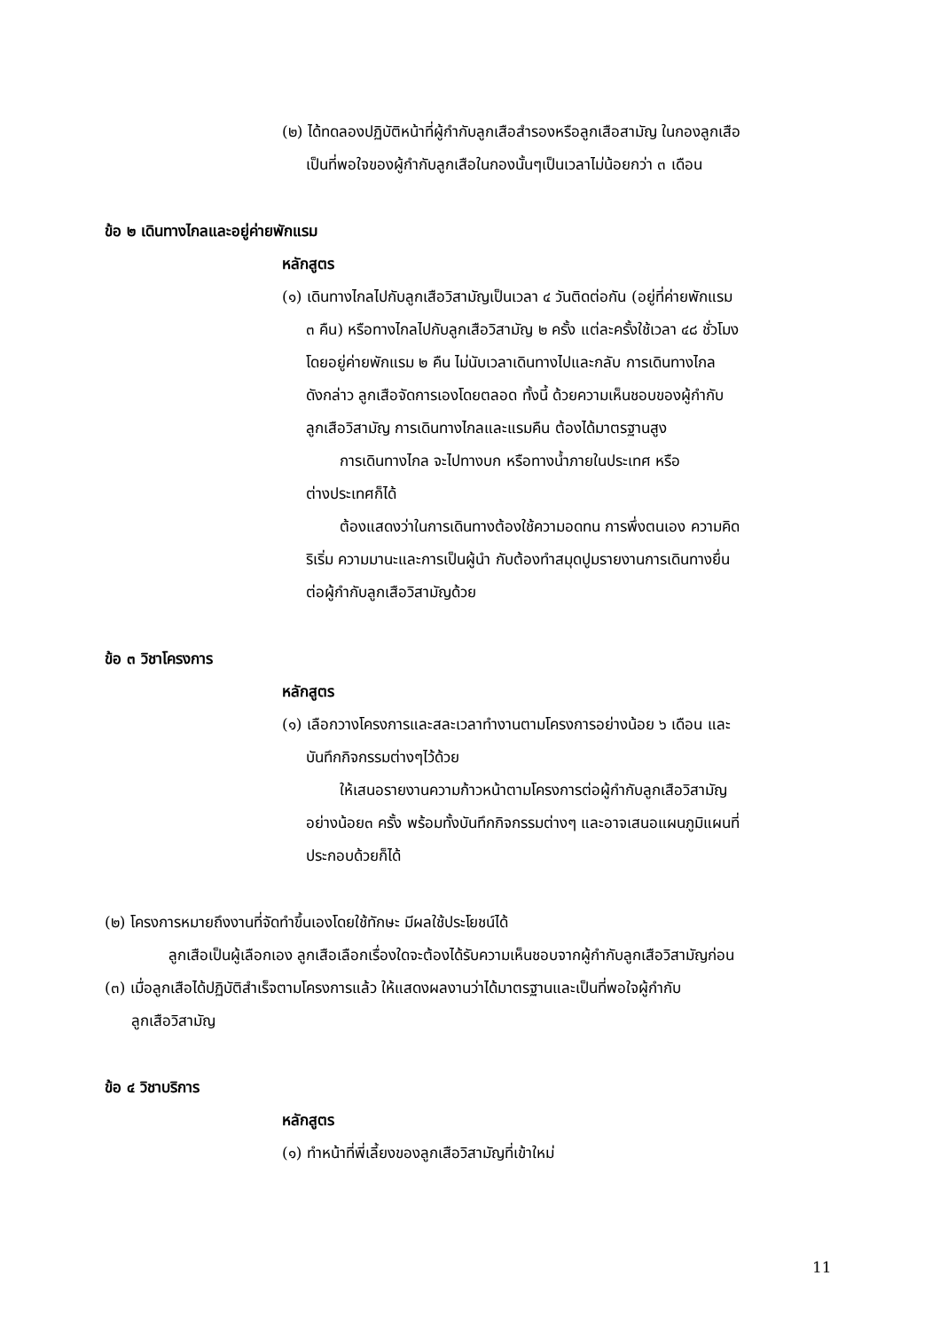(๒) ได้ทดลองปฏิบัติหน้าที่ผู้กำกับลูกเสือสำรองหรือลูกเสือสามัญ ในกองลูกเสือ
เป็นที่พอใจของผู้กำกับลูกเสือในกองนั้นๆเป็นเวลาไม่น้อยกว่า ๓ เดือน
ข้อ ๒ เดินทางไกลและอยู่ค่ายพักแรม
หลักสูตร
(๑) เดินทางไกลไปกับลูกเสือวิสามัญเป็นเวลา ๔ วันติดต่อกัน (อยู่ที่ค่ายพักแรม
๓ คืน) หรือทางไกลไปกับลูกเสือวิสามัญ ๒ ครั้ง แต่ละครั้งใช้เวลา ๔๘ ชั่วโมง
โดยอยู่ค่ายพักแรม ๒ คืน ไม่นับเวลาเดินทางไปและกลับ การเดินทางไกล
ดังกล่าว ลูกเสือจัดการเองโดยตลอด ทั้งนี้ ด้วยความเห็นชอบของผู้กำกับ
ลูกเสือวิสามัญ การเดินทางไกลและแรมคืน ต้องได้มาตรฐานสูง
การเดินทางไกล จะไปทางบก หรือทางน้ำภายในประเทศ หรือ
ต่างประเทศก็ได้
ต้องแสดงว่าในการเดินทางต้องใช้ความอดทน การพึ่งตนเอง ความคิด
ริเริ่ม ความมานะและการเป็นผู้นำ กับต้องทำสมุดปูมรายงานการเดินทางยื่น
ต่อผู้กำกับลูกเสือวิสามัญด้วย
ข้อ ๓ วิชาโครงการ
หลักสูตร
(๑) เลือกวางโครงการและสละเวลาทำงานตามโครงการอย่างน้อย ๖ เดือน และ
บันทึกกิจกรรมต่างๆไว้ด้วย
ให้เสนอรายงานความก้าวหน้าตามโครงการต่อผู้กำกับลูกเสือวิสามัญ
อย่างน้อย๓ ครั้ง พร้อมทั้งบันทึกกิจกรรมต่างๆ และอาจเสนอแผนภูมิแผนที่
ประกอบด้วยก็ได้
(๒) โครงการหมายถึงงานที่จัดทำขึ้นเองโดยใช้ทักษะ มีผลใช้ประโยชน์ได้
ลูกเสือเป็นผู้เลือกเอง ลูกเสือเลือกเรื่องใดจะต้องได้รับความเห็นชอบจากผู้กำกับลูกเสือวิสามัญก่อน
(๓) เมื่อลูกเสือได้ปฏิบัติสำเร็จตามโครงการแล้ว ให้แสดงผลงานว่าได้มาตรฐานและเป็นที่พอใจผู้กำกับ
ลูกเสือวิสามัญ
ข้อ ๔ วิชาบริการ
หลักสูตร
(๑) ทำหน้าที่พี่เลี้ยงของลูกเสือวิสามัญที่เข้าใหม่
11